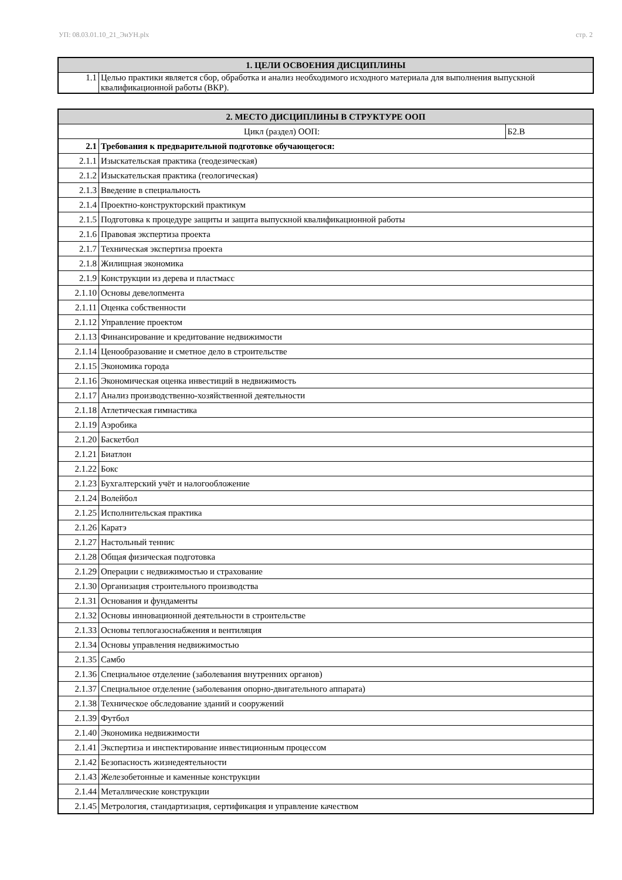УП: 08.03.01.10_21_ЭиУН.plx стр. 2
| 1. ЦЕЛИ ОСВОЕНИЯ ДИСЦИПЛИНЫ | |
| 1.1 | Целью практики является сбор, обработка и анализ необходимого исходного материала для выполнения выпускной квалификационной работы (ВКР). |
| 2. МЕСТО ДИСЦИПЛИНЫ В СТРУКТУРЕ ООП | | |
| Цикл (раздел) ООП: | | Б2.В |
| 2.1 | Требования к предварительной подготовке обучающегося: | |
| 2.1.1 | Изыскательская практика (геодезическая) | |
| 2.1.2 | Изыскательская практика (геологическая) | |
| 2.1.3 | Введение в специальность | |
| 2.1.4 | Проектно-конструкторский практикум | |
| 2.1.5 | Подготовка к процедуре защиты и защита выпускной квалификационной работы | |
| 2.1.6 | Правовая экспертиза проекта | |
| 2.1.7 | Техническая экспертиза проекта | |
| 2.1.8 | Жилищная экономика | |
| 2.1.9 | Конструкции из дерева и пластмасс | |
| 2.1.10 | Основы девелопмента | |
| 2.1.11 | Оценка собственности | |
| 2.1.12 | Управление проектом | |
| 2.1.13 | Финансирование и кредитование недвижимости | |
| 2.1.14 | Ценообразование и сметное дело в строительстве | |
| 2.1.15 | Экономика города | |
| 2.1.16 | Экономическая оценка инвестиций в недвижимость | |
| 2.1.17 | Анализ производственно-хозяйственной деятельности | |
| 2.1.18 | Атлетическая гимнастика | |
| 2.1.19 | Аэробика | |
| 2.1.20 | Баскетбол | |
| 2.1.21 | Биатлон | |
| 2.1.22 | Бокс | |
| 2.1.23 | Бухгалтерский учёт и налогообложение | |
| 2.1.24 | Волейбол | |
| 2.1.25 | Исполнительская практика | |
| 2.1.26 | Каратэ | |
| 2.1.27 | Настольный теннис | |
| 2.1.28 | Общая физическая подготовка | |
| 2.1.29 | Операции с недвижимостью и страхование | |
| 2.1.30 | Организация строительного производства | |
| 2.1.31 | Основания и фундаменты | |
| 2.1.32 | Основы инновационной деятельности в строительстве | |
| 2.1.33 | Основы теплогазоснабжения и вентиляция | |
| 2.1.34 | Основы управления недвижимостью | |
| 2.1.35 | Самбо | |
| 2.1.36 | Специальное отделение (заболевания внутренних органов) | |
| 2.1.37 | Специальное отделение (заболевания опорно-двигательного аппарата) | |
| 2.1.38 | Техническое обследование зданий и сооружений | |
| 2.1.39 | Футбол | |
| 2.1.40 | Экономика недвижимости | |
| 2.1.41 | Экспертиза и инспектирование инвестиционным процессом | |
| 2.1.42 | Безопасность жизнедеятельности | |
| 2.1.43 | Железобетонные и каменные конструкции | |
| 2.1.44 | Металлические конструкции | |
| 2.1.45 | Метрология, стандартизация, сертификация и управление качеством | |